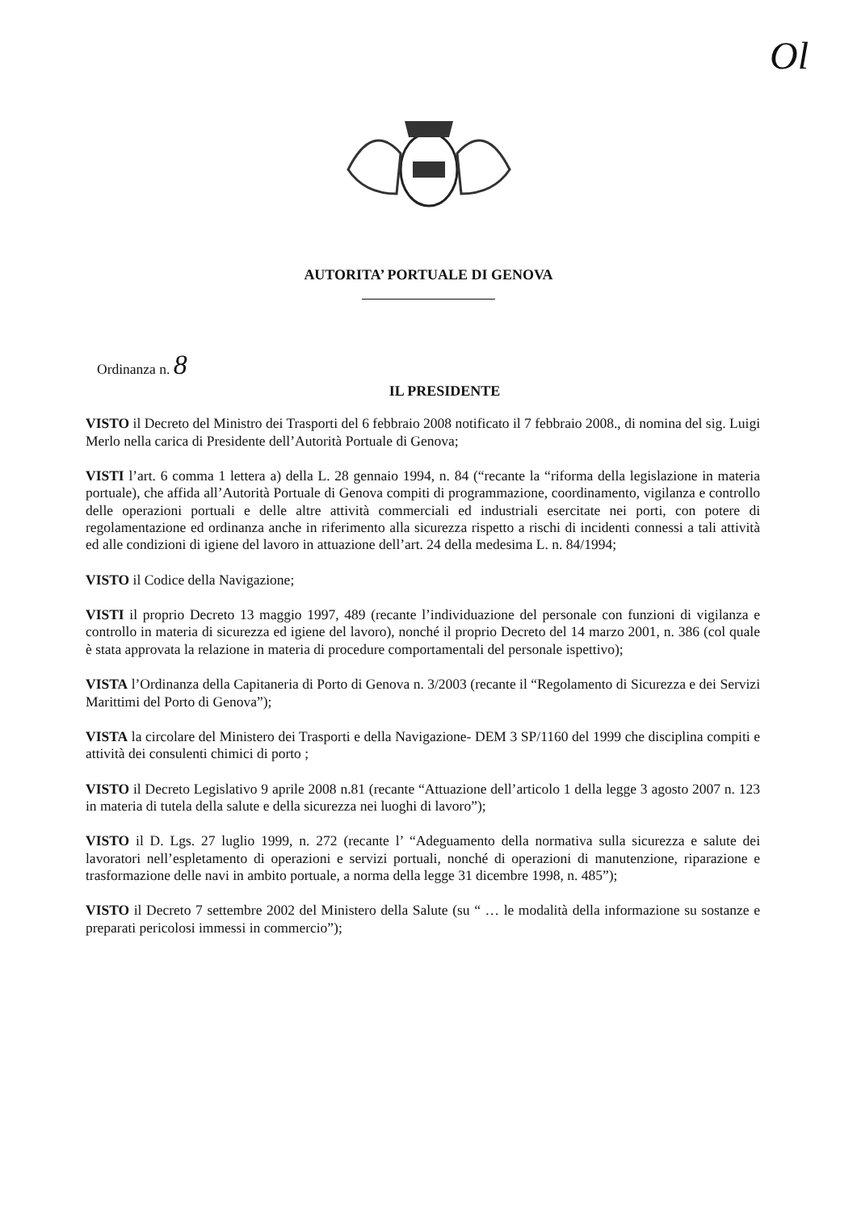Ol
AUTORITA’ PORTUALE DI GENOVA
Ordinanza n. 8
IL PRESIDENTE
VISTO il Decreto del Ministro dei Trasporti del 6 febbraio 2008 notificato il 7 febbraio 2008., di nomina del sig. Luigi Merlo nella carica di Presidente dell’Autorità Portuale di Genova;
VISTI l’art. 6 comma 1 lettera a) della L. 28 gennaio 1994, n. 84 (“recante la “riforma della legislazione in materia portuale), che affida all’Autorità Portuale di Genova compiti di programmazione, coordinamento, vigilanza e controllo delle operazioni portuali e delle altre attività commerciali ed industriali esercitate nei porti, con potere di regolamentazione ed ordinanza anche in riferimento alla sicurezza rispetto a rischi di incidenti connessi a tali attività ed alle condizioni di igiene del lavoro in attuazione dell’art. 24 della medesima L. n. 84/1994;
VISTO il Codice della Navigazione;
VISTI il proprio Decreto 13 maggio 1997, 489 (recante l’individuazione del personale con funzioni di vigilanza e controllo in materia di sicurezza ed igiene del lavoro), nonché il proprio Decreto del 14 marzo 2001, n. 386 (col quale è stata approvata la relazione in materia di procedure comportamentali del personale ispettivo);
VISTA l’Ordinanza della Capitaneria di Porto di Genova n. 3/2003 (recante il “Regolamento di Sicurezza e dei Servizi Marittimi del Porto di Genova”);
VISTA la circolare del Ministero dei Trasporti e della Navigazione- DEM 3 SP/1160 del 1999 che disciplina compiti e attività dei consulenti chimici di porto ;
VISTO il Decreto Legislativo 9 aprile 2008 n.81 (recante “Attuazione dell’articolo 1 della legge 3 agosto 2007 n. 123 in materia di tutela della salute e della sicurezza nei luoghi di lavoro”);
VISTO il D. Lgs. 27 luglio 1999, n. 272 (recante l’ “Adeguamento della normativa sulla sicurezza e salute dei lavoratori nell’espletamento di operazioni e servizi portuali, nonché di operazioni di manutenzione, riparazione e trasformazione delle navi in ambito portuale, a norma della legge 31 dicembre 1998, n. 485”);
VISTO il Decreto 7 settembre 2002 del Ministero della Salute (su “ … le modalità della informazione su sostanze e preparati pericolosi immessi in commercio”);